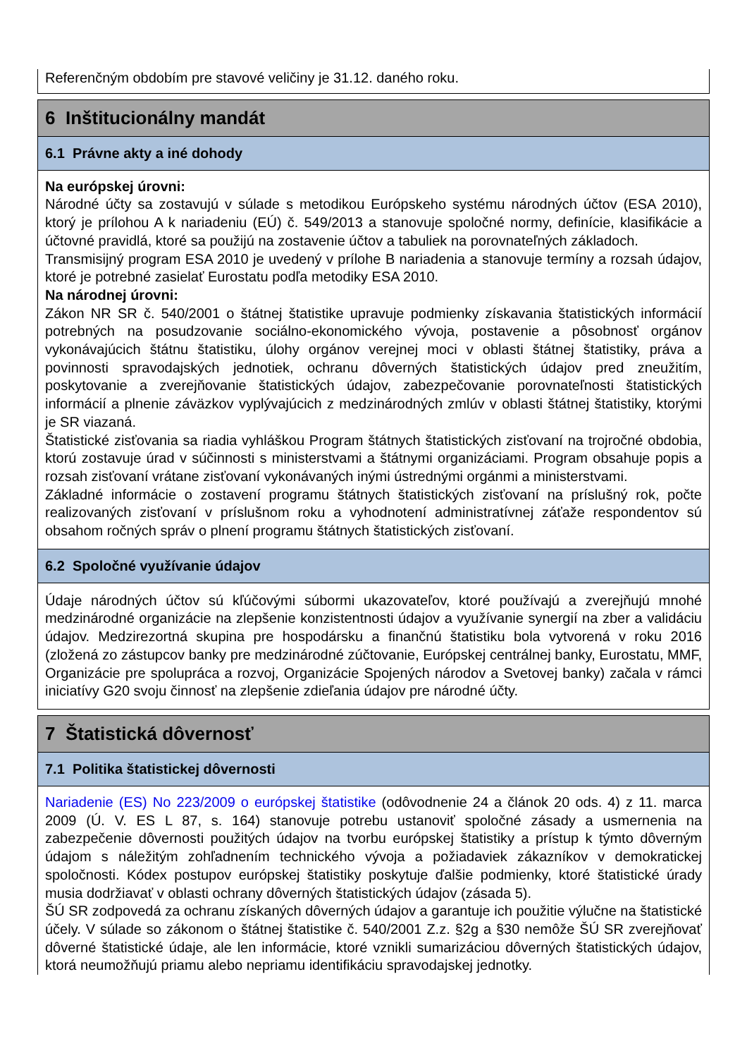Referenčným obdobím pre stavové veličiny je 31.12. daného roku.
6 Inštitucionálny mandát
6.1 Právne akty a iné dohody
Na európskej úrovni:
Národné účty sa zostavujú v súlade s metodikou Európskeho systému národných účtov (ESA 2010), ktorý je prílohou A k nariadeniu (EÚ) č. 549/2013 a stanovuje spoločné normy, definície, klasifikácie a účtovné pravidlá, ktoré sa použijú na zostavenie účtov a tabuliek na porovnateľných základoch.
Transmisijný program ESA 2010 je uvedený v prílohe B nariadenia a stanovuje termíny a rozsah údajov, ktoré je potrebné zasielať Eurostatu podľa metodiky ESA 2010.
Na národnej úrovni:
Zákon NR SR č. 540/2001 o štátnej štatistike upravuje podmienky získavania štatistických informácií potrebných na posudzovanie sociálno-ekonomického vývoja, postavenie a pôsobnosť orgánov vykonávajúcich štátnu štatistiku, úlohy orgánov verejnej moci v oblasti štátnej štatistiky, práva a povinnosti spravodajských jednotiek, ochranu dôverných štatistických údajov pred zneužitím, poskytovanie a zverejňovanie štatistických údajov, zabezpečovanie porovnateľnosti štatistických informácií a plnenie záväzkov vyplývajúcich z medzinárodných zmlúv v oblasti štátnej štatistiky, ktorými je SR viazaná.
Štatistické zisťovania sa riadia vyhláškou Program štátnych štatistických zisťovaní na trojročné obdobia, ktorú zostavuje úrad v súčinnosti s ministerstvami a štátnymi organizáciami. Program obsahuje popis a rozsah zisťovaní vrátane zisťovaní vykonávaných inými ústrednými orgánmi a ministerstvami.
Základné informácie o zostavení programu štátnych štatistických zisťovaní na príslušný rok, počte realizovaných zisťovaní v príslušnom roku a vyhodnotení administratívnej záťaže respondentov sú obsahom ročných správ o plnení programu štátnych štatistických zisťovaní.
6.2 Spoločné využívanie údajov
Údaje národných účtov sú kľúčovými súbormi ukazovateľov, ktoré používajú a zverejňujú mnohé medzinárodné organizácie na zlepšenie konzistentnosti údajov a využívanie synergií na zber a validáciu údajov. Medzirezortná skupina pre hospodársku a finančnú štatistiku bola vytvorená v roku 2016 (zložená zo zástupcov banky pre medzinárodné zúčtovanie, Európskej centrálnej banky, Eurostatu, MMF, Organizácie pre spolupráca a rozvoj, Organizácie Spojených národov a Svetovej banky) začala v rámci iniciatívy G20 svoju činnosť na zlepšenie zdieľania údajov pre národné účty.
7 Štatistická dôvernosť
7.1 Politika štatistickej dôvernosti
Nariadenie (ES) No 223/2009 o európskej štatistike (odôvodnenie 24 a článok 20 ods. 4) z 11. marca 2009 (Ú. V. ES L 87, s. 164) stanovuje potrebu ustanoviť spoločné zásady a usmernenia na zabezpečenie dôvernosti použitých údajov na tvorbu európskej štatistiky a prístup k týmto dôverným údajom s náležitým zohľadnením technického vývoja a požiadaviek zákazníkov v demokratickej spoločnosti. Kódex postupov európskej štatistiky poskytuje ďalšie podmienky, ktoré štatistické úrady musia dodržiavať v oblasti ochrany dôverných štatistických údajov (zásada 5).
ŠÚ SR zodpovedá za ochranu získaných dôverných údajov a garantuje ich použitie výlučne na štatistické účely. V súlade so zákonom o štátnej štatistike č. 540/2001 Z.z. §2g a §30 nemôže ŠÚ SR zverejňovať dôverné štatistické údaje, ale len informácie, ktoré vznikli sumarizáciou dôverných štatistických údajov, ktorá neumožňujú priamu alebo nepriamu identifikáciu spravodajskej jednotky.